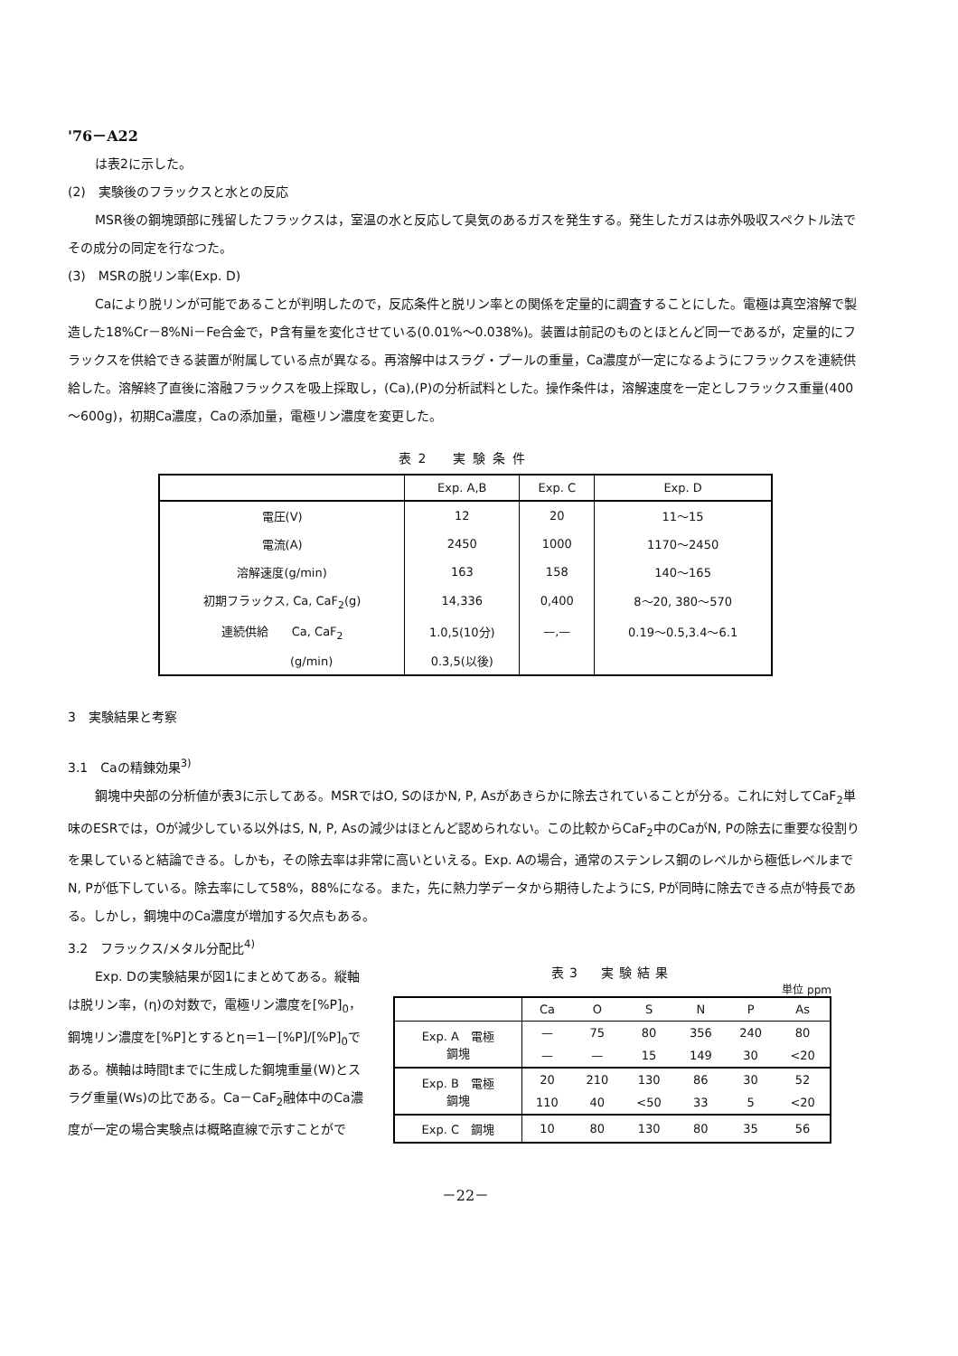'76－A22
は表2に示した。
(2)　実験後のフラックスと水との反応
MSR後の鋼塊頭部に残留したフラックスは，室温の水と反応して臭気のあるガスを発生する。発生したガスは赤外吸収スペクトル法でその成分の同定を行なつた。
(3)　MSRの脱リン率(Exp. D)
Caにより脱リンが可能であることが判明したので，反応条件と脱リン率との関係を定量的に調査することにした。電極は真空溶解で製造した18%Cr－8%Ni－Fe合金で，P含有量を変化させている(0.01%～0.038%)。装置は前記のものとほとんど同一であるが，定量的にフラックスを供給できる装置が附属している点が異なる。再溶解中はスラグ・プールの重量，Ca濃度が一定になるようにフラックスを連続供給した。溶解終了直後に溶融フラックスを吸上採取し，(Ca),(P)の分析試料とした。操作条件は，溶解速度を一定としフラックス重量(400～600g)，初期Ca濃度，Caの添加量，電極リン濃度を変更した。
表2　実験条件
| | Exp. A,B | Exp. C | Exp. D |
| --- | --- | --- | --- |
| 電圧(V) | 12 | 20 | 11～15 |
| 電流(A) | 2450 | 1000 | 1170～2450 |
| 溶解速度(g/min) | 163 | 158 | 140～165 |
| 初期フラックス, Ca, CaF<sub>2</sub>(g) | 14,336 | 0,400 | 8～20, 380～570 |
| 連続供給 Ca, CaF<sub>2</sub> | 1.0,5(10分) | —,— | 0.19～0.5,3.4～6.1 |
| (g/min) | 0.3,5(以後) | | |
3　実験結果と考察
3.1　Caの精錬効果<sup>3)</sup>
鋼塊中央部の分析値が表3に示してある。MSRではO, SのほかN, P, Asがあきらかに除去されていることが分る。これに対してCaF<sub>2</sub>単味のESRでは，Oが減少している以外はS, N, P, Asの減少はほとんど認められない。この比較からCaF<sub>2</sub>中のCaがN, Pの除去に重要な役割りを果していると結論できる。しかも，その除去率は非常に高いといえる。Exp. Aの場合，通常のステンレス鋼のレベルから極低レベルまでN, Pが低下している。除去率にして58%，88%になる。また，先に熱力学データから期待したようにS, Pが同時に除去できる点が特長である。しかし，鋼塊中のCa濃度が増加する欠点もある。
3.2　フラックス/メタル分配比<sup>4)</sup>
Exp. Dの実験結果が図1にまとめてある。縦軸は脱リン率，(η)の対数で，電極リン濃度を[%P]<sub>0</sub>，鋼塊リン濃度を[%P]とするとη＝1－[%P]/[%P]<sub>0</sub>である。横軸は時間tまでに生成した鋼塊重量(W)とスラグ重量(Ws)の比である。Ca－CaF<sub>2</sub>融体中のCa濃度が一定の場合実験点は概略直線で示すことがで
表3　実験結果
単位 ppm
| | Ca | O | S | N | P | As |
| --- | --- | --- | --- | --- | --- | --- |
| Exp. A 電極 鋼塊 | — | 75 | 80 | 356 | 240 | 80 |
| | — | — | 15 | 149 | 30 | <20 |
| Exp. B 電極 鋼塊 | 20 | 210 | 130 | 86 | 30 | 52 |
| | 110 | 40 | <50 | 33 | 5 | <20 |
| Exp. C 鋼塊 | 10 | 80 | 130 | 80 | 35 | 56 |
－22－